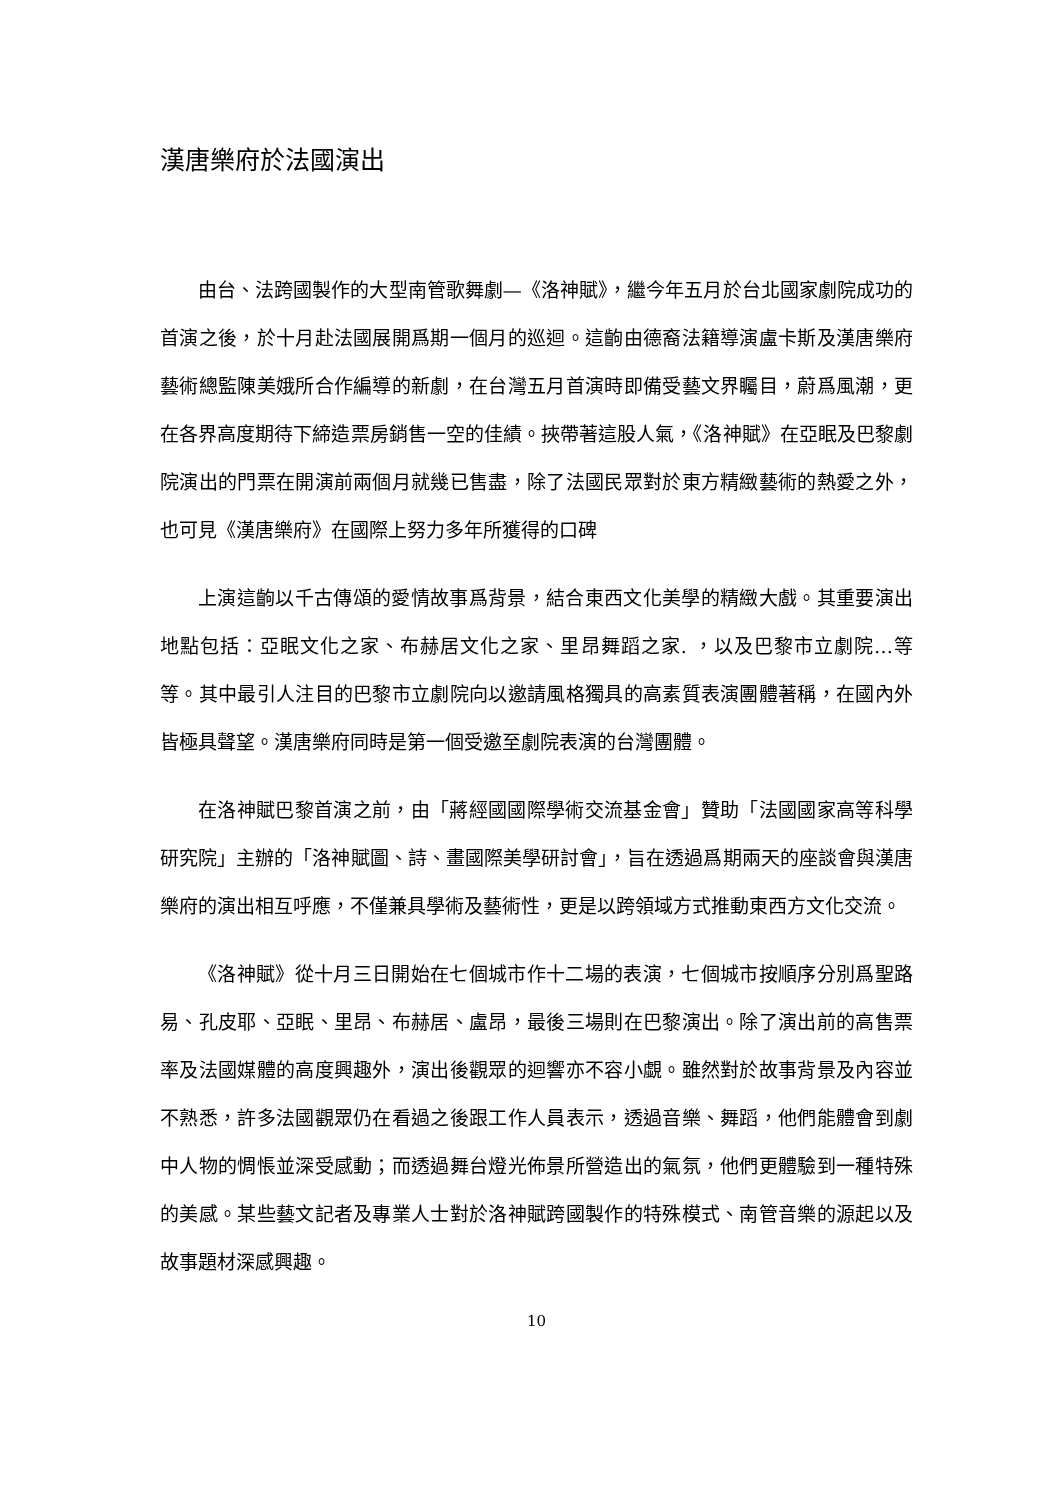漢唐樂府於法國演出
由台、法跨國製作的大型南管歌舞劇—《洛神賦》，繼今年五月於台北國家劇院成功的首演之後，於十月赴法國展開爲期一個月的巡迴。這齣由德裔法籍導演盧卡斯及漢唐樂府藝術總監陳美娥所合作編導的新劇，在台灣五月首演時即備受藝文界矚目，蔚爲風潮，更在各界高度期待下締造票房銷售一空的佳績。挾帶著這股人氣，《洛神賦》在亞眠及巴黎劇院演出的門票在開演前兩個月就幾已售盡，除了法國民眾對於東方精緻藝術的熱愛之外，也可見《漢唐樂府》在國際上努力多年所獲得的口碑
上演這齣以千古傳頌的愛情故事爲背景，結合東西文化美學的精緻大戲。其重要演出地點包括：亞眠文化之家、布赫居文化之家、里昂舞蹈之家. ，以及巴黎市立劇院…等等。其中最引人注目的巴黎市立劇院向以邀請風格獨具的高素質表演團體著稱，在國內外皆極具聲望。漢唐樂府同時是第一個受邀至劇院表演的台灣團體。
在洛神賦巴黎首演之前，由「蔣經國國際學術交流基金會」贊助「法國國家高等科學研究院」主辦的「洛神賦圖、詩、畫國際美學研討會」，旨在透過爲期兩天的座談會與漢唐樂府的演出相互呼應，不僅兼具學術及藝術性，更是以跨領域方式推動東西方文化交流。
《洛神賦》從十月三日開始在七個城市作十二場的表演，七個城市按順序分別爲聖路易、孔皮耶、亞眠、里昂、布赫居、盧昂，最後三場則在巴黎演出。除了演出前的高售票率及法國媒體的高度興趣外，演出後觀眾的迴響亦不容小覷。雖然對於故事背景及內容並不熟悉，許多法國觀眾仍在看過之後跟工作人員表示，透過音樂、舞蹈，他們能體會到劇中人物的惆悵並深受感動；而透過舞台燈光佈景所營造出的氣氛，他們更體驗到一種特殊的美感。某些藝文記者及專業人士對於洛神賦跨國製作的特殊模式、南管音樂的源起以及故事題材深感興趣。
10